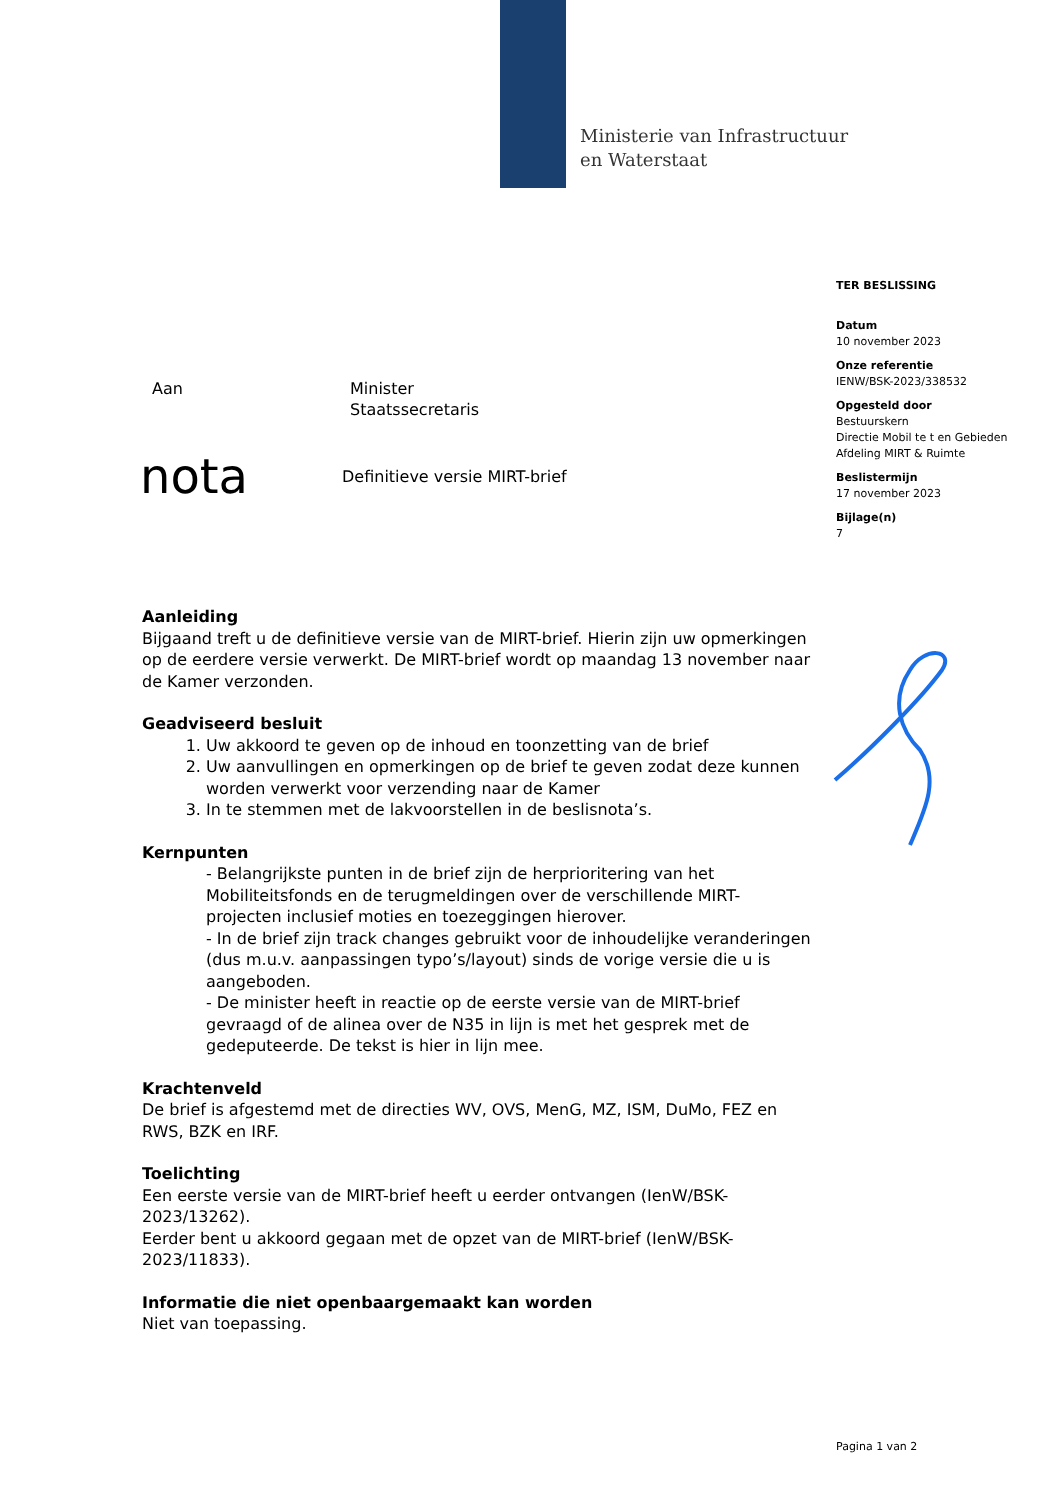Ministerie van Infrastructuur
en Waterstaat
TER BESLISSING
Datum
10 november 2023
Onze referentie
IENW/BSK-2023/338532
Opgesteld door
Bestuurskern
Directie Mobil te t en Gebieden
Afdeling MIRT & Ruimte
Beslistermijn
17 november 2023
Bijlage(n)
7
Aan Minister
Staatssecretaris
nota
Definitieve versie MIRT-brief
Aanleiding
Bijgaand treft u de definitieve versie van de MIRT-brief. Hierin zijn uw opmerkingen op de eerdere versie verwerkt. De MIRT-brief wordt op maandag 13 november naar de Kamer verzonden.
Geadviseerd besluit
1. Uw akkoord te geven op de inhoud en toonzetting van de brief
2. Uw aanvullingen en opmerkingen op de brief te geven zodat deze kunnen worden verwerkt voor verzending naar de Kamer
3. In te stemmen met de lakvoorstellen in de beslisnota’s.
Kernpunten
- Belangrijkste punten in de brief zijn de herprioritering van het Mobiliteitsfonds en de terugmeldingen over de verschillende MIRT-projecten inclusief moties en toezeggingen hierover.
- In de brief zijn track changes gebruikt voor de inhoudelijke veranderingen (dus m.u.v. aanpassingen typo’s/layout) sinds de vorige versie die u is aangeboden.
- De minister heeft in reactie op de eerste versie van de MIRT-brief gevraagd of de alinea over de N35 in lijn is met het gesprek met de gedeputeerde. De tekst is hier in lijn mee.
Krachtenveld
De brief is afgestemd met de directies WV, OVS, MenG, MZ, ISM, DuMo, FEZ en RWS, BZK en IRF.
Toelichting
Een eerste versie van de MIRT-brief heeft u eerder ontvangen (IenW/BSK-2023/13262).
Eerder bent u akkoord gegaan met de opzet van de MIRT-brief (IenW/BSK-2023/11833).
Informatie die niet openbaargemaakt kan worden
Niet van toepassing.
Pagina 1 van 2